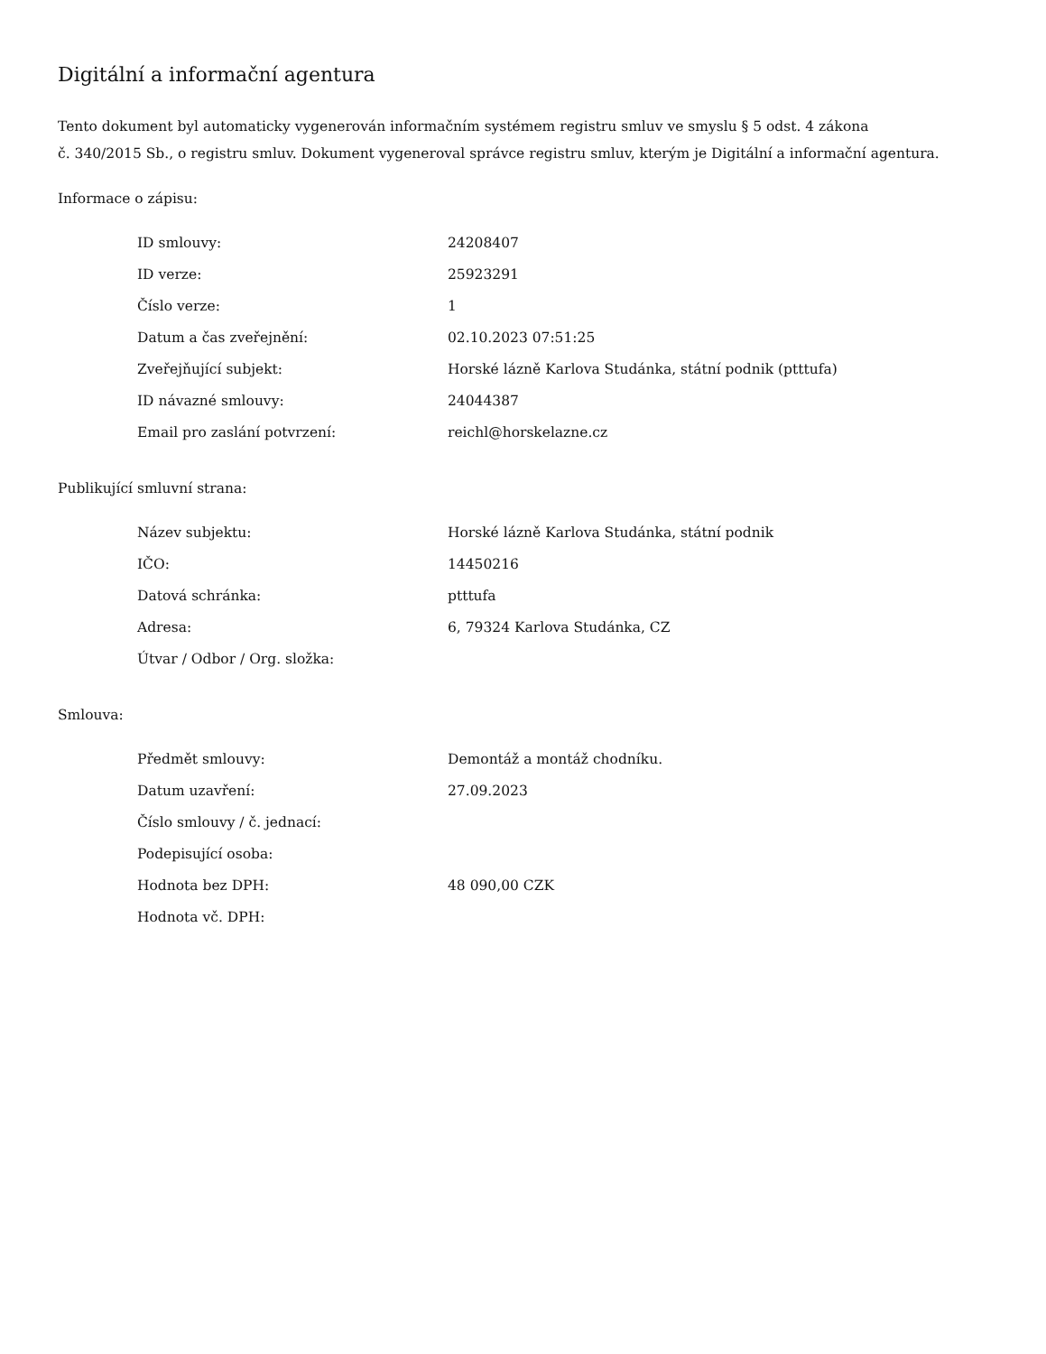Digitální a informační agentura
Tento dokument byl automaticky vygenerován informačním systémem registru smluv ve smyslu § 5 odst. 4 zákona
č. 340/2015 Sb., o registru smluv. Dokument vygeneroval správce registru smluv, kterým je Digitální a informační agentura.
Informace o zápisu:
| ID smlouvy: | 24208407 |
| ID verze: | 25923291 |
| Číslo verze: | 1 |
| Datum a čas zveřejnění: | 02.10.2023 07:51:25 |
| Zveřejňující subjekt: | Horské lázně Karlova Studánka, státní podnik (ptttufa) |
| ID návazné smlouvy: | 24044387 |
| Email pro zaslání potvrzení: | reichl@horskelazne.cz |
Publikující smluvní strana:
| Název subjektu: | Horské lázně Karlova Studánka, státní podnik |
| IČO: | 14450216 |
| Datová schránka: | ptttufa |
| Adresa: | 6, 79324 Karlova Studánka, CZ |
| Útvar / Odbor / Org. složka: | |
Smlouva:
| Předmět smlouvy: | Demontáž a montáž chodníku. |
| Datum uzavření: | 27.09.2023 |
| Číslo smlouvy / č. jednací: | |
| Podepisující osoba: | |
| Hodnota bez DPH: | 48 090,00 CZK |
| Hodnota vč. DPH: | |